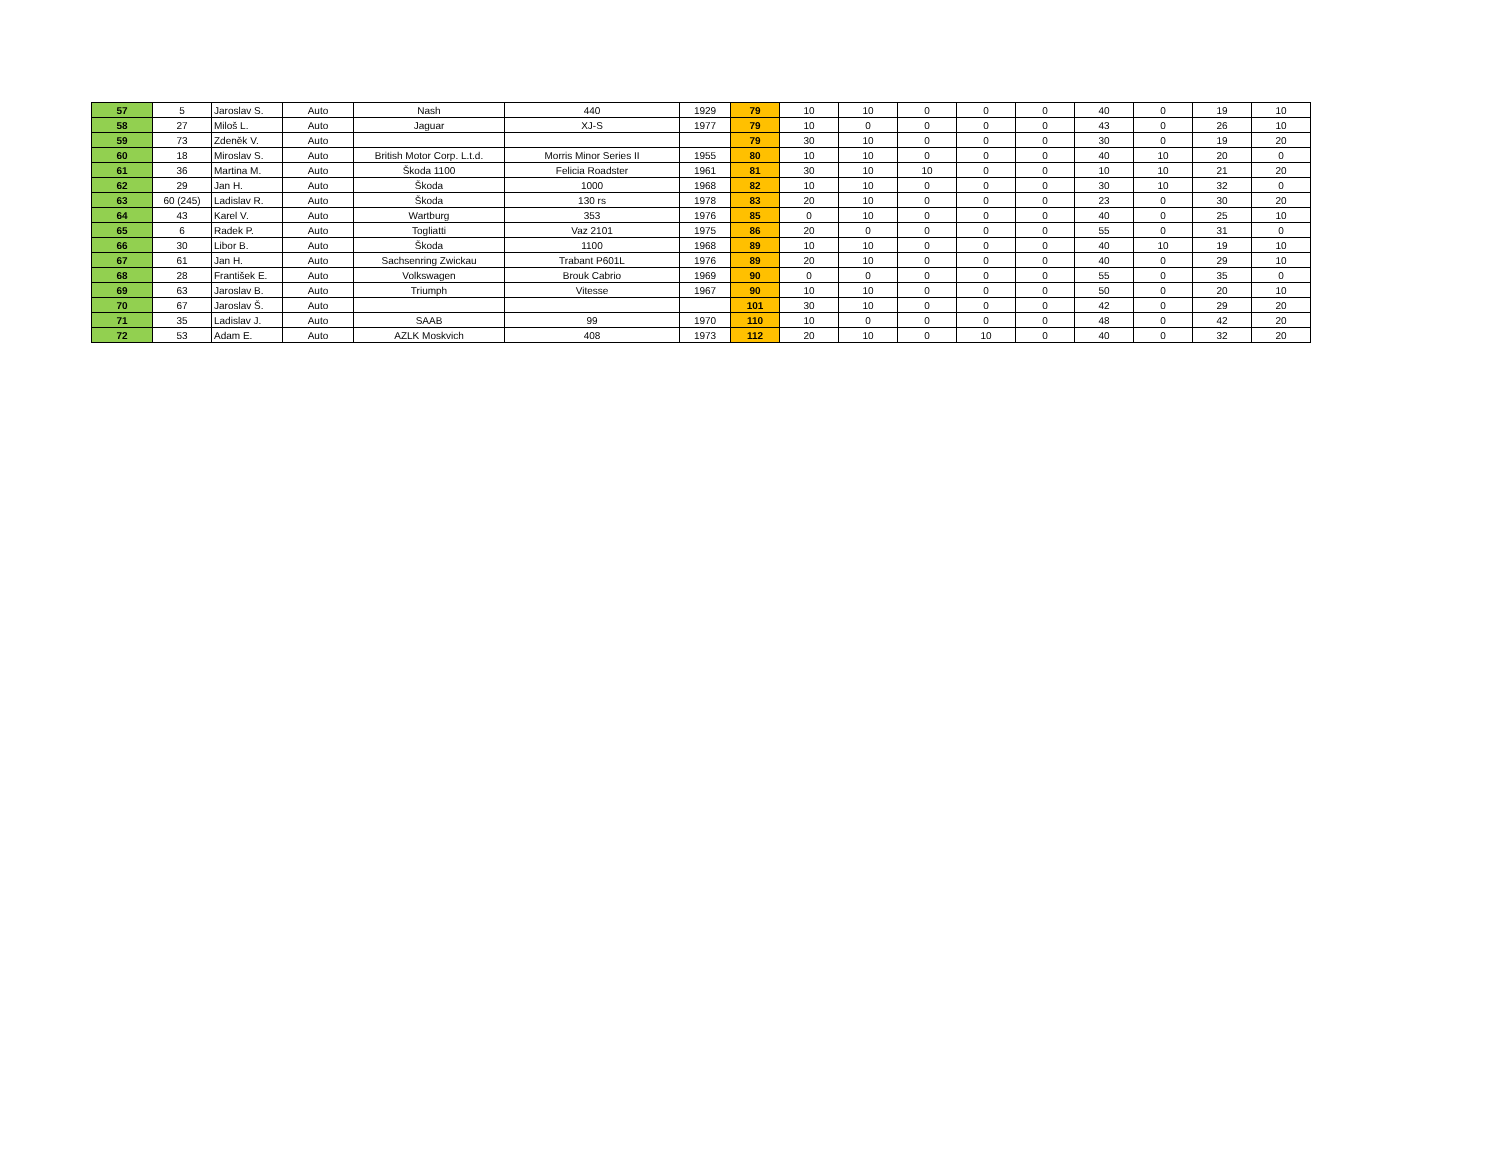| 57 | 5 | Jaroslav S. | Auto | Nash | 440 | 1929 | 79 | 10 | 10 | 0 | 0 | 0 | 40 | 0 | 19 | 10 |
| 58 | 27 | Miloš L. | Auto | Jaguar | XJ-S | 1977 | 79 | 10 | 0 | 0 | 0 | 0 | 43 | 0 | 26 | 10 |
| 59 | 73 | Zdeněk V. | Auto | | | | 79 | 30 | 10 | 0 | 0 | 0 | 30 | 0 | 19 | 20 |
| 60 | 18 | Miroslav S. | Auto | British Motor Corp. L.t.d. | Morris Minor Series II | 1955 | 80 | 10 | 10 | 0 | 0 | 0 | 40 | 10 | 20 | 0 |
| 61 | 36 | Martina M. | Auto | Škoda 1100 | Felicia Roadster | 1961 | 81 | 30 | 10 | 10 | 0 | 0 | 10 | 10 | 21 | 20 |
| 62 | 29 | Jan H. | Auto | Škoda | 1000 | 1968 | 82 | 10 | 10 | 0 | 0 | 0 | 30 | 10 | 32 | 0 |
| 63 | 60 (245) | Ladislav R. | Auto | Škoda | 130 rs | 1978 | 83 | 20 | 10 | 0 | 0 | 0 | 23 | 0 | 30 | 20 |
| 64 | 43 | Karel V. | Auto | Wartburg | 353 | 1976 | 85 | 0 | 10 | 0 | 0 | 0 | 40 | 0 | 25 | 10 |
| 65 | 6 | Radek P. | Auto | Togliatti | Vaz 2101 | 1975 | 86 | 20 | 0 | 0 | 0 | 0 | 55 | 0 | 31 | 0 |
| 66 | 30 | Libor B. | Auto | Škoda | 1100 | 1968 | 89 | 10 | 10 | 0 | 0 | 0 | 40 | 10 | 19 | 10 |
| 67 | 61 | Jan H. | Auto | Sachsenring Zwickau | Trabant P601L | 1976 | 89 | 20 | 10 | 0 | 0 | 0 | 40 | 0 | 29 | 10 |
| 68 | 28 | František E. | Auto | Volkswagen | Brouk Cabrio | 1969 | 90 | 0 | 0 | 0 | 0 | 0 | 55 | 0 | 35 | 0 |
| 69 | 63 | Jaroslav B. | Auto | Triumph | Vitesse | 1967 | 90 | 10 | 10 | 0 | 0 | 0 | 50 | 0 | 20 | 10 |
| 70 | 67 | Jaroslav Š. | Auto | | | | 101 | 30 | 10 | 0 | 0 | 0 | 42 | 0 | 29 | 20 |
| 71 | 35 | Ladislav J. | Auto | SAAB | 99 | 1970 | 110 | 10 | 0 | 0 | 0 | 0 | 48 | 0 | 42 | 20 |
| 72 | 53 | Adam E. | Auto | AZLK Moskvich | 408 | 1973 | 112 | 20 | 10 | 0 | 10 | 0 | 40 | 0 | 32 | 20 |